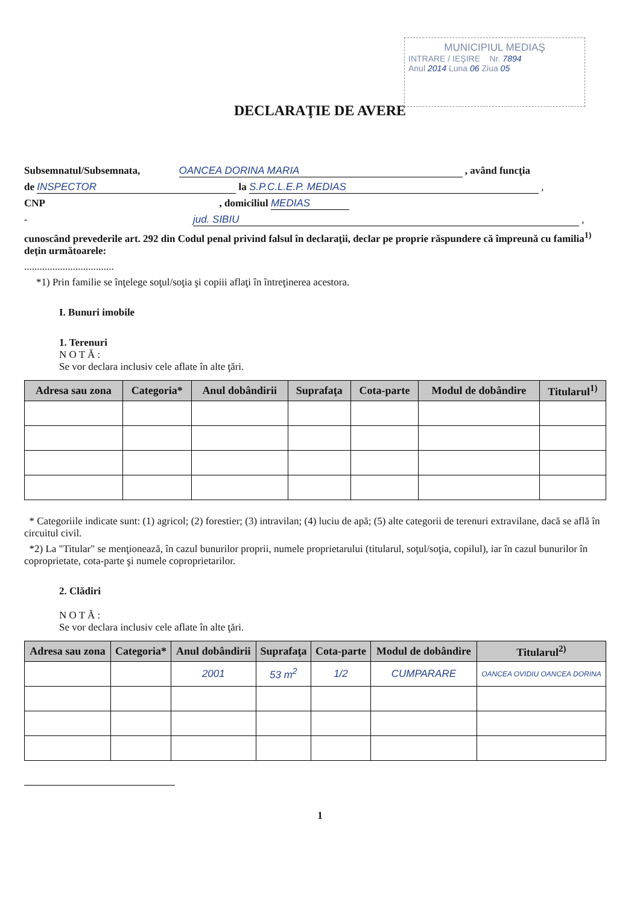MUNICIPIUL MEDIAŞ
INTRARE / IEŞIRE Nr. 7894
Anul 2014 Luna 06 Ziua 05
DECLARAŢIE DE AVERE
Subsemnatul/Subsemnata, OANCEA DORINA MARIA , având funcţia
de INSPECTOR la S.P.C.L.E.P. MEDIAS ,
CNP , domiciliul MEDIAS
- jud. SIBIU ,
cunoscând prevederile art. 292 din Codul penal privind falsul în declaraţii, declar pe proprie răspundere că împreună cu familia<sup>1)</sup> deţin următoarele:
...................................
*1) Prin familie se înţelege soţul/soţia şi copiii aflaţi în întreţinerea acestora.
I. Bunuri imobile
1. Terenuri
N O T Ă :
Se vor declara inclusiv cele aflate în alte ţări.
| Adresa sau zona | Categoria* | Anul dobândirii | Suprafaţa | Cota-parte | Modul de dobândire | Titularul<sup>1)</sup> |
| --- | --- | --- | --- | --- | --- | --- |
* Categoriile indicate sunt: (1) agricol; (2) forestier; (3) intravilan; (4) luciu de apă; (5) alte categorii de terenuri extravilane, dacă se află în circuitul civil.
*2) La "Titular" se menţionează, în cazul bunurilor proprii, numele proprietarului (titularul, soţul/soţia, copilul), iar în cazul bunurilor în coproprietate, cota-parte şi numele coproprietarilor.
2. Clădiri
N O T Ă :
Se vor declara inclusiv cele aflate în alte ţări.
| Adresa sau zona | Categoria* | Anul dobândirii | Suprafaţa | Cota-parte | Modul de dobândire | Titularul<sup>2)</sup> |
| --- | --- | --- | --- | --- | --- | --- |
| | | 2001 | 53 m<sup>2</sup> | 1/2 | CUMPARARE | OANCEA OVIDIU OANCEA DORINA |
1